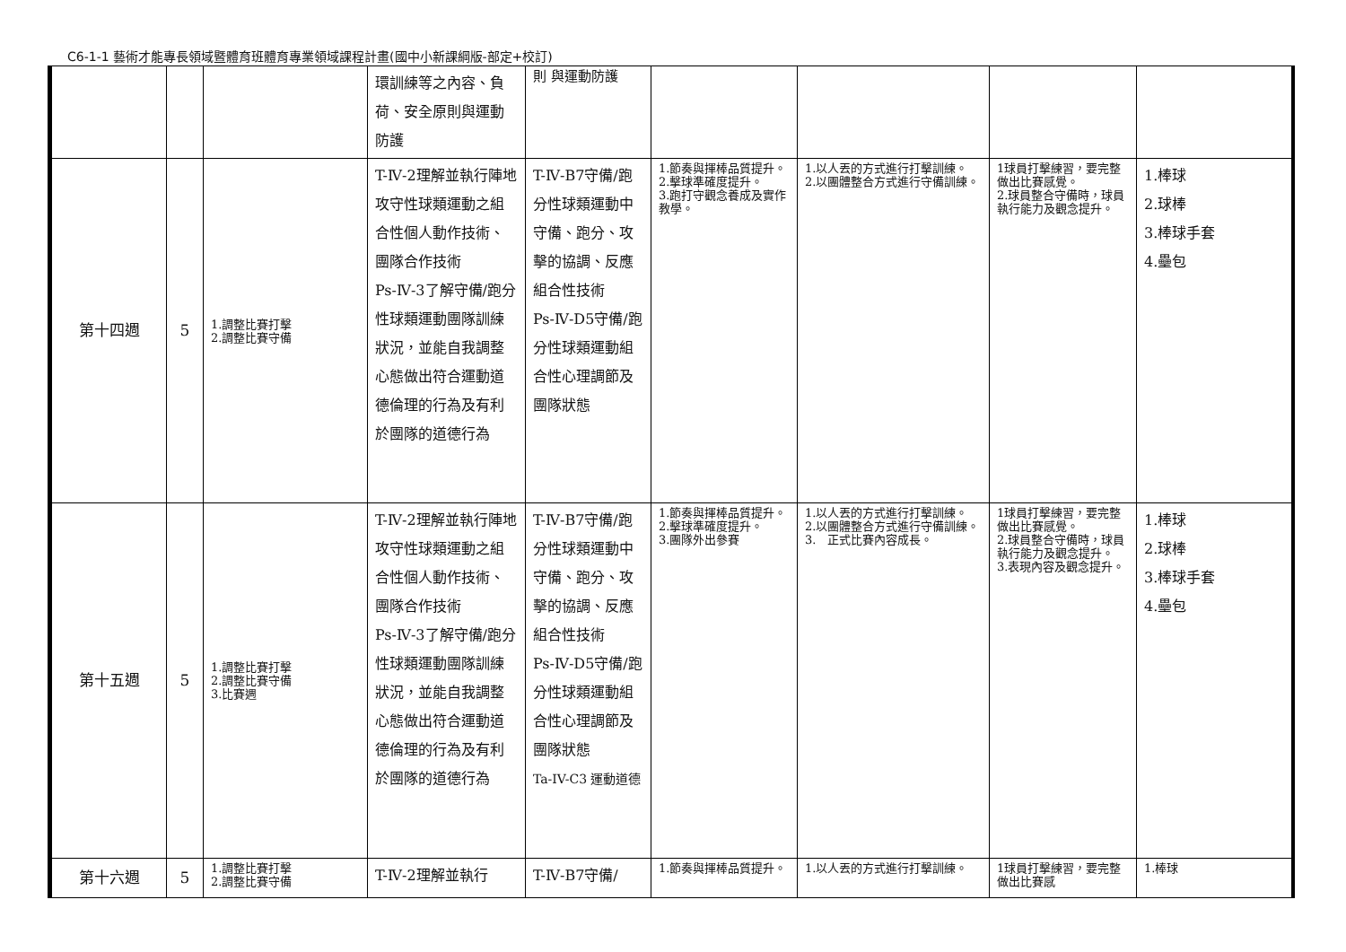C6-1-1 藝術才能專長領域暨體育班體育專業領域課程計畫(國中小新課綱版-部定+校訂)
| | | | 環訓練等之內容、負荷、安全原則與運動防護 | 則 與運動防護 | | | | |
| 第十四週 | 5 | 1.調整比賽打擊 2.調整比賽守備 | T-Ⅳ-2理解並執行陣地攻守性球類運動之組合性個人動作技術、團隊合作技術 Ps-Ⅳ-3了解守備/跑分性球類運動團隊訓練狀況，並能自我調整心態做出符合運動道德倫理的行為及有利於團隊的道德行為 | T-Ⅳ-B7守備/跑分性球類運動中守備、跑分、攻擊的協調、反應組合性技術 Ps-Ⅳ-D5守備/跑分性球類運動組合性心理調節及團隊狀態 | 1.節奏與揮棒品質提升。 2.擊球準確度提升。 3.跑打守觀念養成及實作教學。 | 1.以人丟的方式進行打擊訓練。 2.以團體整合方式進行守備訓練。 | 1球員打擊練習，要完整做出比賽感覺。 2.球員整合守備時，球員執行能力及觀念提升。 | 1.棒球 2.球棒 3.棒球手套 4.壘包 |
| 第十五週 | 5 | 1.調整比賽打擊 2.調整比賽守備 3.比賽週 | T-Ⅳ-2理解並執行陣地攻守性球類運動之組合性個人動作技術、團隊合作技術 Ps-Ⅳ-3了解守備/跑分性球類運動團隊訓練狀況，並能自我調整心態做出符合運動道德倫理的行為及有利於團隊的道德行為 | T-Ⅳ-B7守備/跑分性球類運動中守備、跑分、攻擊的協調、反應組合性技術 Ps-Ⅳ-D5守備/跑分性球類運動組合性心理調節及團隊狀態 Ta-IV-C3 運動道德 | 1.節奏與揮棒品質提升。 2.擊球準確度提升。 3.團隊外出參賽 | 1.以人丟的方式進行打擊訓練。 2.以團體整合方式進行守備訓練。 3. 正式比賽內容成長。 | 1球員打擊練習，要完整做出比賽感覺。 2.球員整合守備時，球員執行能力及觀念提升。 3.表現內容及觀念提升。 | 1.棒球 2.球棒 3.棒球手套 4.壘包 |
| 第十六週 | 5 | 1.調整比賽打擊 2.調整比賽守備 | T-Ⅳ-2理解並執行 | T-Ⅳ-B7守備/ | 1.節奏與揮棒品質提升。 | 1.以人丟的方式進行打擊訓練。 | 1球員打擊練習，要完整做出比賽感 | 1.棒球 |